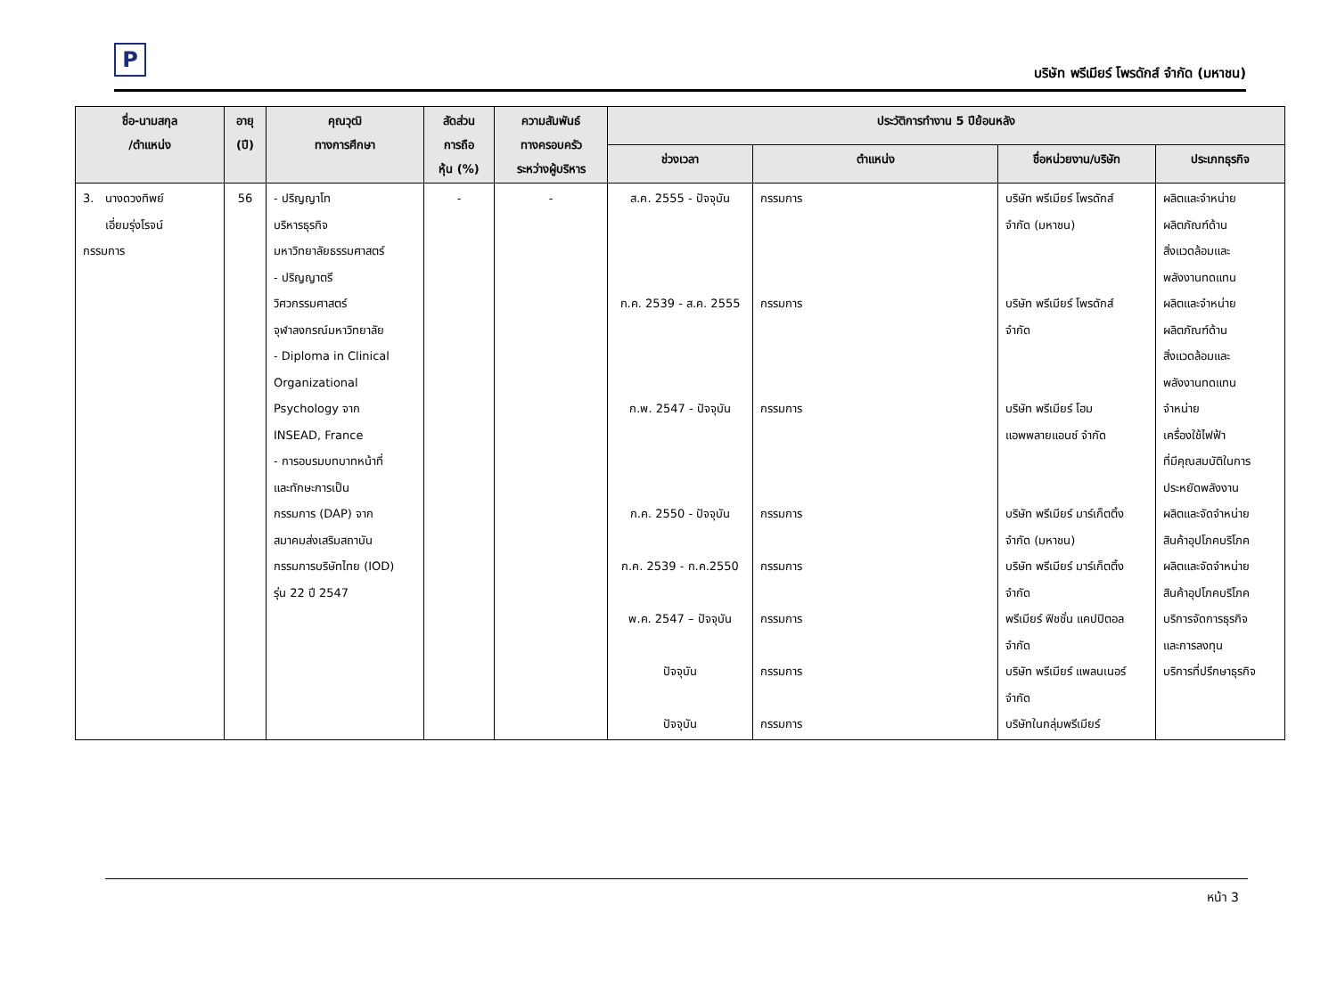P
บริษัท พรีเมียร์ โพรดักส์ จำกัด (มหาชน)
| ชื่อ-นามสกุล /ตำแหน่ง | อายุ (ปี) | คุณวุฒิ ทางการศึกษา | สัดส่วน การถือ หุ้น (%) | ความสัมพันธ์ ทางครอบครัว ระหว่างผู้บริหาร | ประวัติการทำงาน 5 ปีย้อนหลัง | | | |
| --- | --- | --- | --- | --- | --- | --- | --- | --- |
| | | | | | ช่วงเวลา | ตำแหน่ง | ชื่อหน่วยงาน/บริษัท | ประเภทธุรกิจ |
| 3. นางดวงทิพย์ เอี่ยมรุ่งโรจน์ กรรมการ | 56 | - ปริญญาโท บริหารธุรกิจ มหาวิทยาลัยธรรมศาสตร์ - ปริญญาตรี วิศวกรรมศาสตร์ จุฬาลงกรณ์มหาวิทยาลัย - Diploma in Clinical Organizational Psychology จาก INSEAD, France - การอบรมบทบาทหน้าที่ และทักษะการเป็น กรรมการ (DAP) จาก สมาคมส่งเสริมสถาบัน กรรมการบริษัทไทย (IOD) รุ่น 22 ปี 2547 | - | - | ส.ค. 2555 - ปัจจุบัน ก.ค. 2539 - ส.ค. 2555 ก.พ. 2547 - ปัจจุบัน ก.ค. 2550 - ปัจจุบัน ก.ค. 2539 - ก.ค.2550 พ.ค. 2547 – ปัจจุบัน ปัจจุบัน ปัจจุบัน | กรรมการ กรรมการ กรรมการ กรรมการ กรรมการ กรรมการ กรรมการ กรรมการ | บริษัท พรีเมียร์ โพรดักส์ จำกัด (มหาชน) บริษัท พรีเมียร์ โพรดักส์ จำกัด บริษัท พรีเมียร์ โฮม แอพพลายแอนซ์ จำกัด บริษัท พรีเมียร์ มาร์เก็ตติ้ง จำกัด (มหาชน) บริษัท พรีเมียร์ มาร์เก็ตติ้ง จำกัด พรีเมียร์ ฟิชชั่น แคปปิตอล จำกัด บริษัท พรีเมียร์ แพลนเนอร์ จำกัด บริษัทในกลุ่มพรีเมียร์ | ผลิตและจำหน่าย ผลิตภัณฑ์ด้าน สิ่งแวดล้อมและ พลังงานทดแทน ผลิตและจำหน่าย ผลิตภัณฑ์ด้าน สิ่งแวดล้อมและ พลังงานทดแทน จำหน่าย เครื่องใช้ไฟฟ้า ที่มีคุณสมบัติในการ ประหยัดพลังงาน ผลิตและจัดจำหน่าย สินค้าอุปโภคบริโภค ผลิตและจัดจำหน่าย สินค้าอุปโภคบริโภค บริการจัดการธุรกิจ และการลงทุน บริการที่ปรึกษาธุรกิจ |
หน้า 3